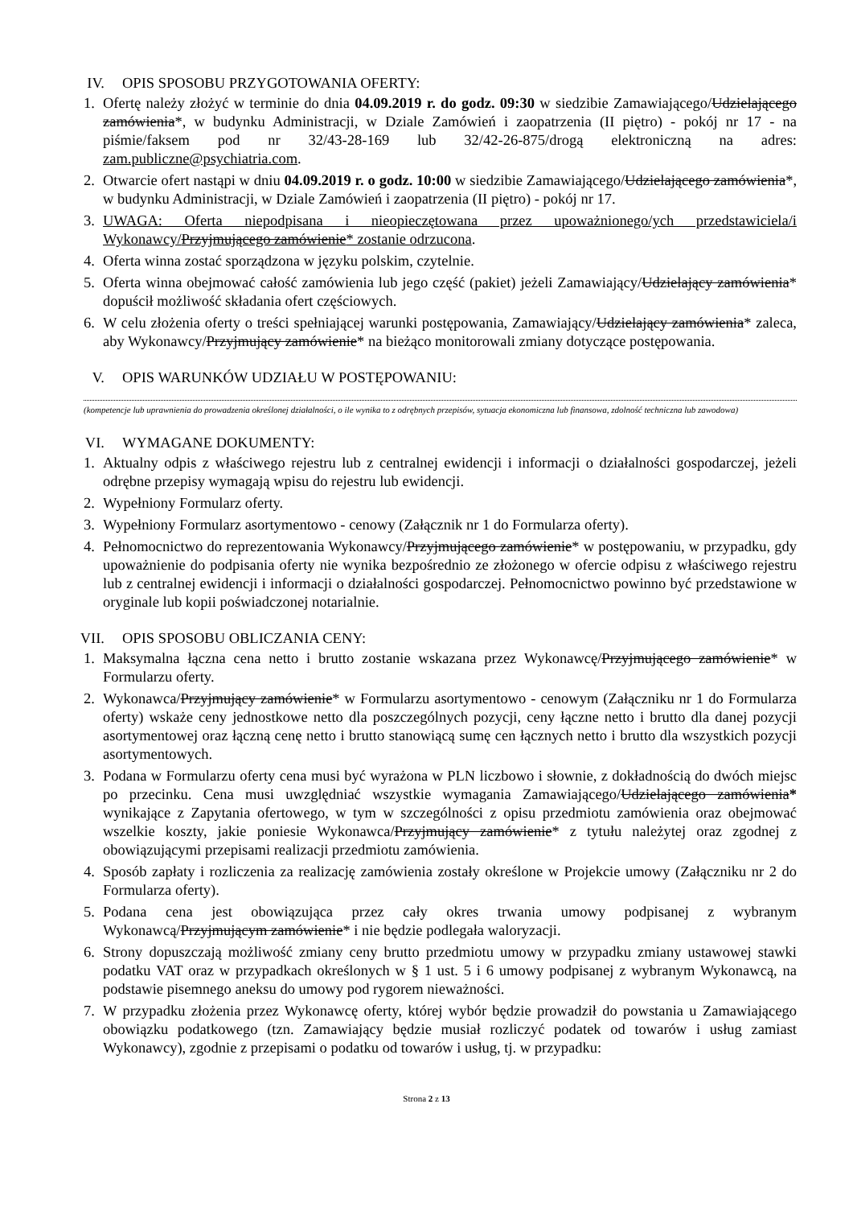IV. OPIS SPOSOBU PRZYGOTOWANIA OFERTY:
1. Ofertę należy złożyć w terminie do dnia 04.09.2019 r. do godz. 09:30 w siedzibie Zamawiającego/Udzielającego zamówienia*, w budynku Administracji, w Dziale Zamówień i zaopatrzenia (II piętro) - pokój nr 17 - na piśmie/faksem pod nr 32/43-28-169 lub 32/42-26-875/drogą elektroniczną na adres: zam.publiczne@psychiatria.com.
2. Otwarcie ofert nastąpi w dniu 04.09.2019 r. o godz. 10:00 w siedzibie Zamawiającego/Udzielającego zamówienia*, w budynku Administracji, w Dziale Zamówień i zaopatrzenia (II piętro) - pokój nr 17.
3. UWAGA: Oferta niepodpisana i nieopieczętowana przez upoważnionego/ych przedstawiciela/i Wykonawcy/Przyjmującego zamówienie* zostanie odrzucona.
4. Oferta winna zostać sporządzona w języku polskim, czytelnie.
5. Oferta winna obejmować całość zamówienia lub jego część (pakiet) jeżeli Zamawiający/Udzielający zamówienia* dopuścił możliwość składania ofert częściowych.
6. W celu złożenia oferty o treści spełniającej warunki postępowania, Zamawiający/Udzielający zamówienia* zaleca, aby Wykonawcy/Przyjmujący zamówienie* na bieżąco monitorowali zmiany dotyczące postępowania.
V. OPIS WARUNKÓW UDZIAŁU W POSTĘPOWANIU:
(kompetencje lub uprawnienia do prowadzenia określonej działalności, o ile wynika to z odrębnych przepisów, sytuacja ekonomiczna lub finansowa, zdolność techniczna lub zawodowa)
VI. WYMAGANE DOKUMENTY:
1. Aktualny odpis z właściwego rejestru lub z centralnej ewidencji i informacji o działalności gospodarczej, jeżeli odrębne przepisy wymagają wpisu do rejestru lub ewidencji.
2. Wypełniony Formularz oferty.
3. Wypełniony Formularz asortymentowo - cenowy (Załącznik nr 1 do Formularza oferty).
4. Pełnomocnictwo do reprezentowania Wykonawcy/Przyjmującego zamówienie* w postępowaniu, w przypadku, gdy upoważnienie do podpisania oferty nie wynika bezpośrednio ze złożonego w ofercie odpisu z właściwego rejestru lub z centralnej ewidencji i informacji o działalności gospodarczej. Pełnomocnictwo powinno być przedstawione w oryginale lub kopii poświadczonej notarialnie.
VII. OPIS SPOSOBU OBLICZANIA CENY:
1. Maksymalna łączna cena netto i brutto zostanie wskazana przez Wykonawcę/Przyjmującego zamówienie* w Formularzu oferty.
2. Wykonawca/Przyjmujący zamówienie* w Formularzu asortymentowo - cenowym (Załączniku nr 1 do Formularza oferty) wskaże ceny jednostkowe netto dla poszczególnych pozycji, ceny łączne netto i brutto dla danej pozycji asortymentowej oraz łączną cenę netto i brutto stanowiącą sumę cen łącznych netto i brutto dla wszystkich pozycji asortymentowych.
3. Podana w Formularzu oferty cena musi być wyrażona w PLN liczbowo i słownie, z dokładnością do dwóch miejsc po przecinku. Cena musi uwzględniać wszystkie wymagania Zamawiającego/Udzielającego zamówienia* wynikające z Zapytania ofertowego, w tym w szczególności z opisu przedmiotu zamówienia oraz obejmować wszelkie koszty, jakie poniesie Wykonawca/Przyjmujący zamówienie* z tytułu należytej oraz zgodnej z obowiązującymi przepisami realizacji przedmiotu zamówienia.
4. Sposób zapłaty i rozliczenia za realizację zamówienia zostały określone w Projekcie umowy (Załączniku nr 2 do Formularza oferty).
5. Podana cena jest obowiązująca przez cały okres trwania umowy podpisanej z wybranym Wykonawcą/Przyjmującym zamówienie* i nie będzie podlegała waloryzacji.
6. Strony dopuszczają możliwość zmiany ceny brutto przedmiotu umowy w przypadku zmiany ustawowej stawki podatku VAT oraz w przypadkach określonych w § 1 ust. 5 i 6 umowy podpisanej z wybranym Wykonawcą, na podstawie pisemnego aneksu do umowy pod rygorem nieważności.
7. W przypadku złożenia przez Wykonawcę oferty, której wybór będzie prowadził do powstania u Zamawiającego obowiązku podatkowego (tzn. Zamawiający będzie musiał rozliczyć podatek od towarów i usług zamiast Wykonawcy), zgodnie z przepisami o podatku od towarów i usług, tj. w przypadku:
Strona 2 z 13